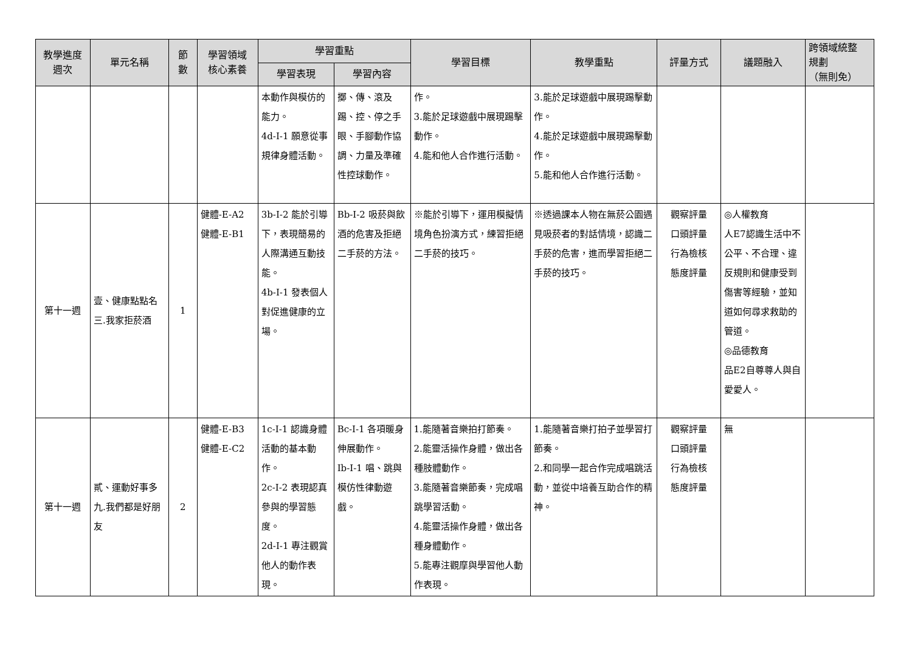| 教學進度 週次 | 單元名稱 | 節 數 | 學習領域 核心素養 | 學習重點 | | 學習目標 | 教學重點 | 評量方式 | 議題融入 | 跨領域統整 規劃 （無則免） |
| --- | --- | --- | --- | --- | --- | --- | --- | --- | --- | --- |
| | | | | 學習表現 | 學習內容 | | | | | |
| | | | | 本動作與模仿的能力。 4d-I-1 願意從事規律身體活動。 | 擲、傳、滾及踢、控、停之手眼、手腳動作協調、力量及準確性控球動作。 | 作。 3.能於足球遊戲中展現踢擊動作。 4.能和他人合作進行活動。 | 3.能於足球遊戲中展現踢擊動作。 4.能於足球遊戲中展現踢擊動作。 5.能和他人合作進行活動。 | | | |
| 第十一週 | 壹、健康點點名 三.我家拒菸酒 | 1 | 健體-E-A2 健體-E-B1 | 3b-I-2 能於引導下，表現簡易的人際溝通互動技能。 4b-I-1 發表個人對促進健康的立場。 | Bb-I-2 吸菸與飲酒的危害及拒絕二手菸的方法。 | ※能於引導下，運用模擬情境角色扮演方式，練習拒絕二手菸的技巧。 | ※透過課本人物在無菸公園遇見吸菸者的對話情境，認識二手菸的危害，進而學習拒絕二手菸的技巧。 | 觀察評量 口頭評量 行為檢核 態度評量 | ◎人權教育 人E7認識生活中不公平、不合理、違反規則和健康受到傷害等經驗，並知道如何尋求救助的管道。 ◎品德教育 品E2自尊尊人與自愛愛人。 | |
| 第十一週 | 貳、運動好事多 九.我們都是好朋友 | 2 | 健體-E-B3 健體-E-C2 | 1c-I-1 認識身體活動的基本動作。 2c-I-2 表現認真參與的學習態度。 2d-I-1 專注觀賞他人的動作表現。 | Bc-I-1 各項暖身伸展動作。 Ib-I-1 唱、跳與模仿性律動遊戲。 | 1.能隨著音樂拍打節奏。 2.能靈活操作身體，做出各種肢體動作。 3.能隨著音樂節奏，完成唱跳學習活動。 4.能靈活操作身體，做出各種身體動作。 5.能專注觀摩與學習他人動作表現。 | 1.能隨著音樂打拍子並學習打節奏。 2.和同學一起合作完成唱跳活動，並從中培養互助合作的精神。 | 觀察評量 口頭評量 行為檢核 態度評量 | 無 | |